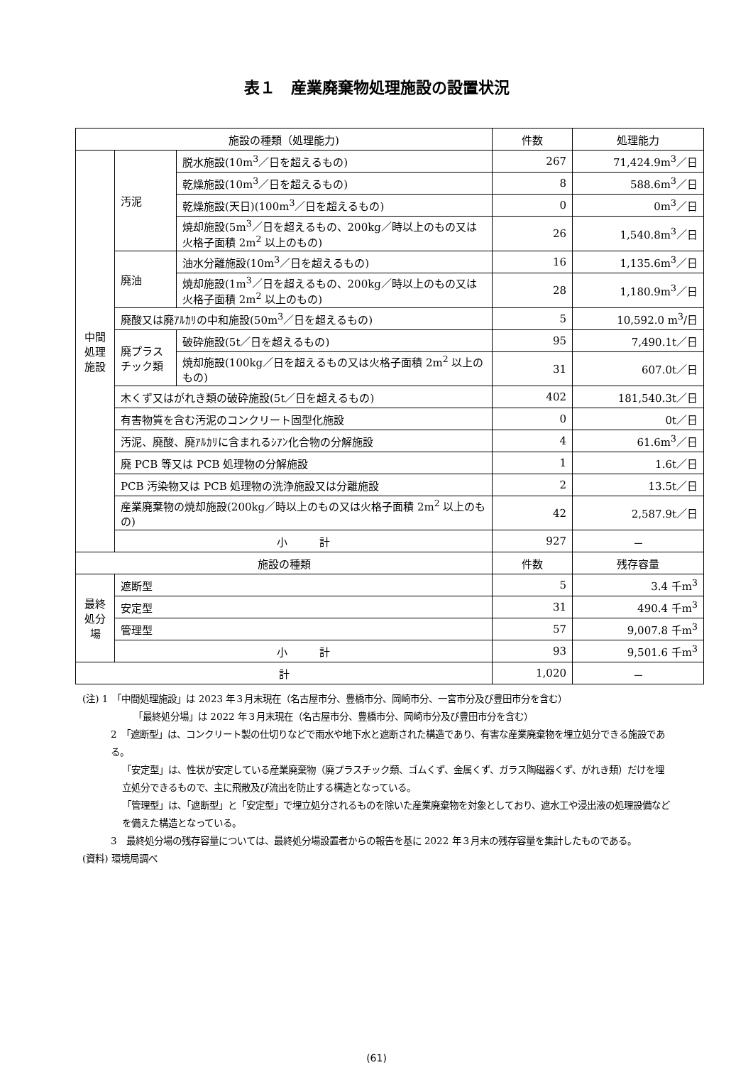表１　産業廃棄物処理施設の設置状況
| 施設の種類（処理能力) | | | 件数 | 処理能力 |
| --- | --- | --- | --- | --- |
| 中間処理施設 | 汚泥 | 脱水施設(10m<sup>3</sup>／日を超えるもの) | 267 | 71,424.9m<sup>3</sup>／日 |
| | | 乾燥施設(10m<sup>3</sup>／日を超えるもの) | 8 | 588.6m<sup>3</sup>／日 |
| | | 乾燥施設(天日)(100m<sup>3</sup>／日を超えるもの) | 0 | 0m<sup>3</sup>／日 |
| | | 焼却施設(5m<sup>3</sup>／日を超えるもの、200kg／時以上のもの又は火格子面積 2m<sup>2</sup> 以上のもの) | 26 | 1,540.8m<sup>3</sup>／日 |
| | 廃油 | 油水分離施設(10m<sup>3</sup>／日を超えるもの) | 16 | 1,135.6m<sup>3</sup>／日 |
| | | 焼却施設(1m<sup>3</sup>／日を超えるもの、200kg／時以上のもの又は火格子面積 2m<sup>2</sup> 以上のもの) | 28 | 1,180.9m<sup>3</sup>／日 |
| | 廃酸又は廃ｱﾙｶﾘの中和施設(50m<sup>3</sup>／日を超えるもの) | | 5 | 10,592.0 m<sup>3</sup>/日 |
| | 廃プラスチック類 | 破砕施設(5t／日を超えるもの) | 95 | 7,490.1t／日 |
| | | 焼却施設(100kg／日を超えるもの又は火格子面積 2m<sup>2</sup> 以上のもの) | 31 | 607.0t／日 |
| | 木くず又はがれき類の破砕施設(5t／日を超えるもの) | | 402 | 181,540.3t／日 |
| | 有害物質を含む汚泥のコンクリート固型化施設 | | 0 | 0t／日 |
| | 汚泥、廃酸、廃ｱﾙｶﾘに含まれるｼｱﾝ化合物の分解施設 | | 4 | 61.6m<sup>3</sup>／日 |
| | 廃 PCB 等又は PCB 処理物の分解施設 | | 1 | 1.6t／日 |
| | PCB 汚染物又は PCB 処理物の洗浄施設又は分離施設 | | 2 | 13.5t／日 |
| | 産業廃棄物の焼却施設(200kg／時以上のもの又は火格子面積 2m<sup>2</sup> 以上のもの) | | 42 | 2,587.9t／日 |
| | 小 計 | | 927 | － |
| 施設の種類 | | | 件数 | 残存容量 |
| 最終処分場 | 遮断型 | | 5 | 3.4 千m<sup>3</sup> |
| | 安定型 | | 31 | 490.4 千m<sup>3</sup> |
| | 管理型 | | 57 | 9,007.8 千m<sup>3</sup> |
| | 小 計 | | 93 | 9,501.6 千m<sup>3</sup> |
| 計 | | | 1,020 | － |
(注) 1　「中間処理施設」は 2023 年３月末現在（名古屋市分、豊橋市分、岡崎市分、一宮市分及び豊田市分を含む）
「最終処分場」は 2022 年３月末現在（名古屋市分、豊橋市分、岡崎市分及び豊田市分を含む）
2　「遮断型」は、コンクリート製の仕切りなどで雨水や地下水と遮断された構造であり、有害な産業廃棄物を埋立処分できる施設である。
「安定型」は、性状が安定している産業廃棄物（廃プラスチック類、ゴムくず、金属くず、ガラス陶磁器くず、がれき類）だけを埋立処分できるもので、主に飛散及び流出を防止する構造となっている。
「管理型」は、「遮断型」と「安定型」で埋立処分されるものを除いた産業廃棄物を対象としており、遮水工や浸出液の処理設備などを備えた構造となっている。
3　最終処分場の残存容量については、最終処分場設置者からの報告を基に 2022 年３月末の残存容量を集計したものである。
(資料) 環境局調べ
(61)